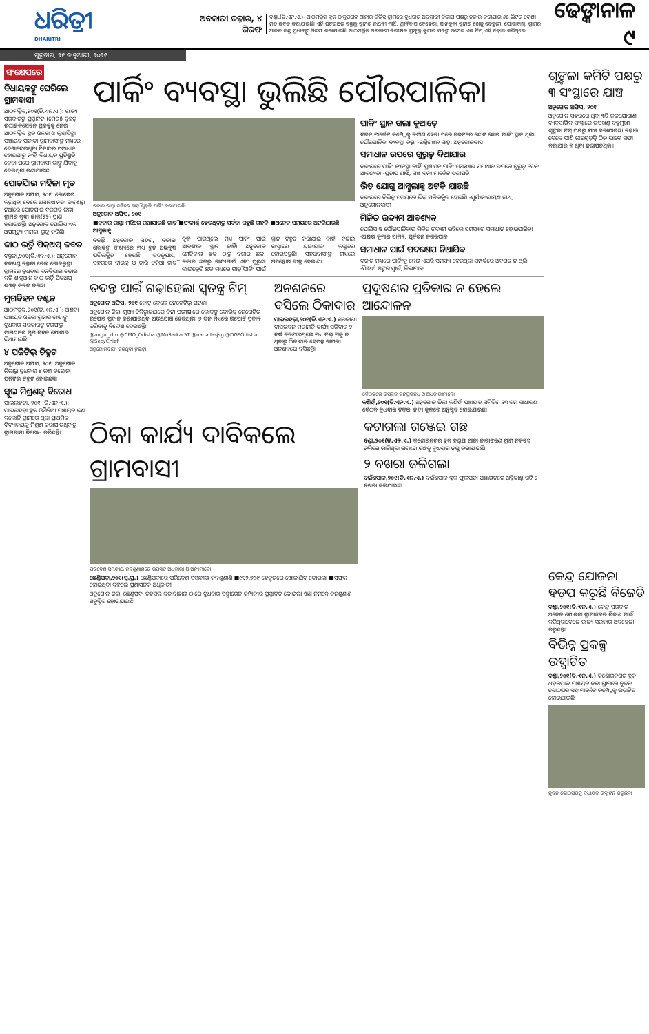ଧରିତ୍ରୀ
DHARITRI
ଅବକାରୀ ଚଢ଼ାଉ, ୪ ଗିରଫ
ବଣ୍ଡା,(ଡି.ଏନ.ଏ.)- ଆଠମଲ୍ଲିକ ବ୍ଲକ ଠାକୁରଗଡ଼ ଥାନାର ବିଭିନ୍ନ ଗ୍ରାମରେ ବୁଧବାର ଅବକାରୀ ବିଭାଗ ପକ୍ଷରୁ ଚଢ଼ାଉ କରାଯାଇ ୫୫ ଲିଟର ଦେଶୀ ମଦ ଜବତ କରାଯାଇଛି। ଏହି ଘଟଣାରେ ବନ୍ତୁଲୁ ଗ୍ରାମର ନୟନୀ ମାଝି, ଶ୍ରୀନିବାସ ବେହେରା, ସାନକୁଳା ଗ୍ରାମର ଖେକୁ ଦେହୁରୀ, ଘୋଡ଼ାବାଣ୍ଟା ଗ୍ରାମର ଆନନ୍ଦ ଚନ୍ଦ୍ର ପ୍ରଧାନଙ୍କୁ ଗିରଫ କରାଯାଇଛି। ଆଠମଲ୍ଲିକ ଅବକାରୀ ନିରୀକ୍ଷକ ପ୍ରଫୁଲ୍ଲ କୁମାର ପତିଙ୍କ ସମେତ ଏକ ଟିମ୍ ଏହି ଚଢ଼ାଉ କରିଥିଲେ।
ଢେଙ୍କାନାଳ ୯
ଗୁରୁବାର, ୨୧ ଜାନୁଆରୀ, ୨୦୨୧
ସଂକ୍ଷେପରେ
ବିଧାୟକଙ୍କୁ ଘେରିଲେ ଗ୍ରାମବାସୀ
ଆଠମଲ୍ଲିକ,୨୦୧(ଡି.ଏନ.ଏ.): ରାଜ୍ୟ ସରକାରଙ୍କ ପ୍ରସ୍ତାବିତ (ମେଗା) ବୃହତ୍ ଉଠାଜଳସେଚନ ପ୍ରକଳ୍ପକୁ ନେଇ ଆଠମଲ୍ଲିକ ବ୍ଲକ ଓଲଗ ଓ ଲୁହାସିଙ୍ଗା ପଞ୍ଚାୟତ ପଡାକା ଗ୍ରାମବାସୀଙ୍କ ମଧ୍ୟରେ ଦେଖାଦେଇଥିବା ବିବାଦର ସମାଧାନ ହୋଇପାରୁ ନାହିଁ। ବିଧାୟକ ପ୍ରତିଶ୍ରୁତି ଦେବା ପରେ ଗ୍ରାମବାସୀ ତାଙ୍କୁ ଯିବାକୁ ଦେଇଥିବା ଜଣାଯାଇଛି।
ପୋଡ଼ିଯାଇ ମହିଳା ମୃତ
ଅନୁଗୋଳ ଅଫିସ, ୨୦୧: ରୋଷେଇ କରୁଥିବା ବେଳେ ଅସାବଧାନତା କାରଣରୁ ନିଆଁରେ ପୋଡ଼ିଯାଇ ବରଗଡ଼ ଜିଲା ଗ୍ରାମର କୁନ୍ତୀ ଜାଲ(୨୨) ପ୍ରାଣ ହରାଇଛନ୍ତି। ଅନୁଗୋଳ ପୋଲିସ ଏକ ଅପମୃତ୍ୟୁ ମାମଲା ରୁଜୁ କରିଛି।
କାଠ ଭର୍ତ୍ତି ପିକ୍ଅପ୍ ଜବତ
ବନ୍ତଳା,୨୦୧(ଡି.ଏନ.ଏ.): ଅନୁଗୋଳ ବନଖଣ୍ଡ ବନ୍ତଳା ରେଞ୍ଜ ଗୋକରୁଙ୍ଗା ଗ୍ରାମରେ ବୁଧବାର ବନବିଭାଗ ଚଢ଼ାଉ କରି ଶାଗୁଆନ କାଠ ଭର୍ତ୍ତି ପିକଅପ୍ ଭ୍ୟାନ୍ ଜବତ କରିଛି।
ମୁଗବିହନ ବଣ୍ଟନ
ଆଠମଲ୍ଲିକ,୨୦୧(ଡି.ଏନ.ଏ.): ଅଣଦା ପଞ୍ଚାୟତ ଓଳଗ ଗ୍ରାମର ଚାଷୀଙ୍କୁ ବୁଧବାର ସରକାରଙ୍କ ତରଫରୁ ମାଗଣାରେ ମୁଗ ବିହନ ଯୋଗାଇ ଦିଆଯାଇଛି।
୪ ପଜିଟିଭ୍ ଚିହ୍ନଟ
ଅନୁଗୋଳ ଅଫିସ, ୨୦୧: ଅନୁଗୋଳ ଜିଲାରୁ ବୁଧବାର ୪ ଜଣ କରୋନା ପଜିଟିଭ ଚିହ୍ନଟ ହୋଇଛନ୍ତି।
ସ୍କୁଲ ମିଶ୍ରଣକୁ ବିରୋଧ
ପାଲଲହଡ଼ା, ୨୦୧ (ଡି.ଏନ.ଏ.): ପାଲଲହଡ଼ା ବ୍ଲକ ଓିମିରିଆ ପଞ୍ଚାୟତ ରଣ କଲୋନି ଗ୍ରାମରେ ଥିବା ପ୍ରାଥମିକ ବିଦ୍ୟାଳୟକୁ ମିଶ୍ରଣ କରାଯାଉଥିବାରୁ ଗ୍ରାମବାସୀ ବିରୋଧ କରିଛନ୍ତି।
ପାର୍କିଂ ବ୍ୟବସ୍ଥା ଭୁଲିଛି ପୌରପାଳିକା
ବଜାର ରାସ୍ତା ମଝିରେ ଗାଡ଼ି ଗୁଡ଼ିକ ପାର୍କିଂ କରାଯାଇଛି।
ଅନୁଗୋଳ ଅଫିସ, ୨୦୧
■ବଜାର ରାସ୍ତା ମଝିରେ ରଖାଯାଉଛି ଗାଡ଼ି ■ସଂକୀର୍ଣ୍ଣ ହେଉଥିବାରୁ ସର୍ବଦା ରହୁଛି ଗହଳି ■ଅନେକ ସମୟରେ ଅଟକିଯାଉଛି ଆମ୍ବୁଲାନ୍ସ
ବଢ଼ୁଛି ଅନୁଗୋଳ ସହର, ବଜାର। ଲୋକଙ୍କ ସଂଖ୍ୟାରେ ମଧ୍ୟ ଦ୍ରୁତ ଅଭିବୃଦ୍ଧି ପରିଲକ୍ଷିତ ହେଉଛି। ତଦନୁଯାୟୀ ସହରରେ ବାଇକ୍ ଓ ଚାରି ଚକିଆ ଗାଡ଼ି ବୃଦ୍ଧି ପାଉଥିଲେ ମଧ୍ୟ ପାର୍କିଂ ପାଇଁ ଆବଶ୍ୟକ ସ୍ଥାନ ନାହିଁ। ଅନୁଗୋଳ ମେଡିକାଲ ଛକ ଠାରୁ ବଜାର ଛକ, ବଜାର ଛକରୁ ଗାନ୍ଧୀମାର୍ଗ ଏବଂ ପୁରୁଣା ଲାଇବ୍ରେରି ଛକ ମଧ୍ୟରେ ଗାଡ଼ି ପାର୍କିଂ ପାଇଁ ସ୍ଥାନ ଚିହ୍ନଟ କରାଯାଇ ନାହିଁ। ବଜାର ରାସ୍ତାରେ ଯାତାୟାତ କଷ୍ଟକର ହୋଇପଡୁଛି। ସହରବାସୀଙ୍କ ମଧ୍ୟରେ ଅସନ୍ତୋଷ ତୀବ୍ର ହେଲାଣି।
ପାର୍କିଂ ସ୍ଥାନ ଗଲା କୁଆଡ଼େ
ବିଜିନ ମାର୍କେଟ କମ୍ପ୍ଲେକ୍ସ ନିର୍ମାଣ ହେବା ପରେ ନିକଟରେ ଛୋଟ ଛୋଟ ପାର୍କିଂ ସ୍ଥାନ ଥିଲା। ପୌରପାଳିକା ବ୍ୟବସ୍ଥା କରୁ। -ରଶ୍ମିରଞ୍ଜନ ସାହୁ, ଅନୁଗୋଳବାସୀ
ସମାଧାନ ଉପରେ ଗୁରୁତ୍ୱ ଦିଆଯାଉ
ବଜାରରେ ପାର୍କିଂ ବ୍ୟବସ୍ଥା ନାହିଁ। ପ୍ରଶାସନ ପାର୍କିଂ ସମସ୍ୟାର ସମାଧାନ ଉପରେ ଗୁରୁତ୍ୱ ଦେବା ଆବଶ୍ୟକ। -ପ୍ରତାପ ମାଝି, ସଞ୍ଜୀବନୀ ମାର୍କେଟ ସଭାପତି
ଭିଡ଼ ଯୋଗୁ ଆମ୍ବୁଲାନ୍ସ ଅଟକି ଯାଉଛି
ବଜାରରେ ବିଭିନ୍ନ ସମୟରେ ଭିଡ଼ ପରିଲକ୍ଷିତ ହେଉଛି। -ସୂର୍ଯ୍ୟନାରାୟଣ ନାଥ, ଅନୁଗୋଳବାସୀ
ମିଳିତ ଉଦ୍ୟମ ଆବଶ୍ୟକ
ପୋଲିସ ଓ ପୌରପାଳିକାର ମିଳିତ ଉଦ୍ୟମ ରହିଲେ ସମସ୍ୟାର ସମାଧାନ ହୋଇପାରିବ। -ଅକ୍ଷୟ କୁମାର ସାମନ୍ତ, ପୂର୍ବତନ ନଗରପାଳ
ସମାଧାନ ପାଇଁ ପଦକ୍ଷେପ ନିଆଯିବ
ବଜାର ମଧ୍ୟରେ ପାର୍କିଂକୁ ନେଇ ଏପରି ସମସ୍ୟା ହେଉଥିବା ସମ୍ପର୍କରେ ଅବଗତ ନ ଥିଲି। -ସିଦ୍ଧାର୍ଥ ଶଙ୍କର ସ୍ୱାଇଁ, ଜିଲାପାଳ
ତଦନ୍ତ ପାଇଁ ଗଢ଼ାହେଲା ସ୍ୱତନ୍ତ୍ର ଟିମ୍
ଅନୁଗୋଳ ଅଫିସ, ୨୦୧ ନୋଟ୍ ଦେଲେ ନେଗେଟିଭ୍ ଘଟଣା
ଅନୁଗୋଳ ଜିଲା ମୁଖ୍ୟ ଚିକିତ୍ସାଳୟରେ ବିନା ପରୀକ୍ଷାରେ ଲୋକଙ୍କୁ କୋଭିଡ୍ ନେଗେଟିଭ ରିପୋର୍ଟ ପ୍ରଦାନ କରାଯାଉଥିବା ଅଭିଯୋଗ ହେଉଥିଲା। ୭ ଦିନ ମଧ୍ୟରେ ରିପୋର୍ଟ ପ୍ରଦାନ କରିବାକୁ ନିର୍ଦ୍ଦେଶ ଦେଇଛନ୍ତି।
@angul_dm @CMO_Odisha @MoSarkar5T @nabadasjsg @DGPOdisha @SecyChief
ଅନୁଗୋଳବାସୀ କରିଥିବା ଟୁଇଟ୍।
ଅନଶନରେ ବସିଲେ ଠିକାଦାର
ପାଲଲହଡ଼ା,୨୦୧(ଡି.ଏନ.ଏ.) ସରକାରୀ ବାସଭବନ ମରାମତି କାର୍ଯ୍ୟ ସରିବାର ୨ ବର୍ଷ ବିତିଯାଇଥିଲେ ମଧ୍ୟ ବିଲ୍ ମିଳୁ ନ ଥିବାରୁ ଠିକାଦାର ହେମନ୍ତ ଖାମରୀ ଅନଶନରେ ବସିଛନ୍ତି।
ପ୍ରଦୂଷଣର ପ୍ରତିକାର ନ ହେଲେ ଆନ୍ଦୋଳନ
ବୈଠକରେ ଉପସ୍ଥିତ ଜନପ୍ରତିନିଧି ଓ ଅଧିକାରୀମାନେ।
କଣିହାଁ,୨୦୧(ଡି.ଏନ.ଏ.) ଅନୁଗୋଳ ଜିଲା କଣିହାଁ ପଞ୍ଚାୟତ ସମିତିର ୧୩ ତମ ସାଧାରଣ ବୈଠକ ବୁଧବାର ତିକିରା ନଦୀ କୂଳରେ ଅନୁଷ୍ଠିତ ହୋଇଯାଇଛି।
ଠିକା କାର୍ଯ୍ୟ ଦାବିକଲେ ଗ୍ରାମବାସୀ
ପରିବେଶ ସମ୍ବନ୍ଧୀୟ ଜନଶୁଣାଣିରେ ଉପସ୍ଥିତ ଅଧିକାରୀ ଓ ଅନ୍ୟମାନେ।
ଛେଣ୍ଡିପଦା,୨୦୧(ସ୍ୱ.ପ୍ର.) ଛେଣ୍ଡିପଦାରେ ପରିବେଶ ସମ୍ବନ୍ଧୀୟ ଜନଶୁଣାଣି ■୯୧୨.୭୯୯ ହେକ୍ଟରରେ ଖୋଳାଯିବ କୋଇଲା ■ସଫଳ ହୋଇଥିବା କହିଲେ ପ୍ରଶାସନିକ ଅଧିକାରୀ
ଅନୁଗୋଳ ଜିଲା ଛେଣ୍ଡିପଦା ତହସିଲ କଡାବାହାଲ ଠାରେ ବୁଧବାର ସିଙ୍ଗାରେନି କମ୍ପାନୀର ପ୍ରସ୍ତାବିତ କୋଇଲା ଖଣି ନିମନ୍ତେ ଜନଶୁଣାଣି ଅନୁଷ୍ଠିତ ହୋଇଯାଇଛି।
କଟାଗଲା ଗଞ୍ଜେଇ ଗଛ
ବଣ୍ଡା,୨୦୧(ଡି.ଏନ.ଏ.) କିଶୋରନଗର ବ୍ଲକ ହଣ୍ଡପା ଥାନା ନାଗାଝରଣ ଗ୍ରାମ ନିକଟସ୍ଥ ଜମିରେ ଲାଗିଥିବା ଗଞ୍ଜେଇ ଗଛକୁ ବୁଧବାର ନଷ୍ଟ କରାଯାଇଛି।
୨ ବଖରା ଜଳିଗଲା
ବଇଁଶପାଳ,୨୦୧(ଡି.ଏନ.ଏ.) ବଇଁଶପାଳ ବ୍ଲକ ଫୁଲପଡା ପଞ୍ଚାୟତରେ ଅଗ୍ନିକାଣ୍ଡ ଘଟି ୨ ବଖରା ଜଳିଯାଇଛି।
ଶୃଙ୍ଖଳା କମିଟି ପକ୍ଷରୁ ୩ ସଂସ୍ଥାରେ ଯାଞ୍ଚ
ଅନୁଗୋଳ ଅଫିସ, ୨୦୧
ଅନୁଗୋଳ ସହରରେ ଥିବା ୩ଟି ଜଳଯୋଗାଣ ବ୍ୟବସାୟିକ ସଂସ୍ଥାରେ ଉପଖଣ୍ଡ ବହୁମୁଖୀ ଶୃଙ୍ଖଳା ଟିମ୍ ପକ୍ଷରୁ ଯାଞ୍ଚ କରାଯାଇଛି। ଚଢ଼ାଉ ବେଳେ ପାଣି ଜାରଗୁଡ଼ିକୁ ଠିକ୍ ଭାବେ ସଫା କରାଯାଉ ନ ଥିବା ଜଣାପଡ଼ିଥିଲା।
କେନ୍ଦ୍ର ଯୋଜନା ହଡ଼ପ କରୁଛି ବିଜେଡି
ବଣ୍ଡା,୨୦୧(ଡି.ଏନ.ଏ.) କେନ୍ଦ୍ର ସରକାର ଅନେକ ଯୋଜନା ଗ୍ରାମାଞ୍ଚଳର ବିକାଶ ପାଇଁ କରିଥିବାବେଳେ ରାଜ୍ୟ ସରକାର ଅବହେଳା କରୁଛନ୍ତି।
ବିଭିନ୍ନ ପ୍ରକଳ୍ପ ଉଦ୍ଘାଟିତ
ବଣ୍ଡା,୨୦୧(ଡି.ଏନ.ଏ.) କିଶୋରନଗର ବ୍ଲକ ଧଡ଼ରପାଳ ପଞ୍ଚାୟତ ନଡ଼ା ଗ୍ରାମରେ ନୂତନ କୋଠଘର ସହ ମାର୍କେଟ କମ୍ପ୍ଲେକ୍ସ ଉଦ୍ଘାଟିତ ହୋଇଯାଇଛି।
ନୂତନ କୋଠଘରକୁ ବିଧାୟକ ଉଦ୍ଘାଟନ କରୁଛନ୍ତି।